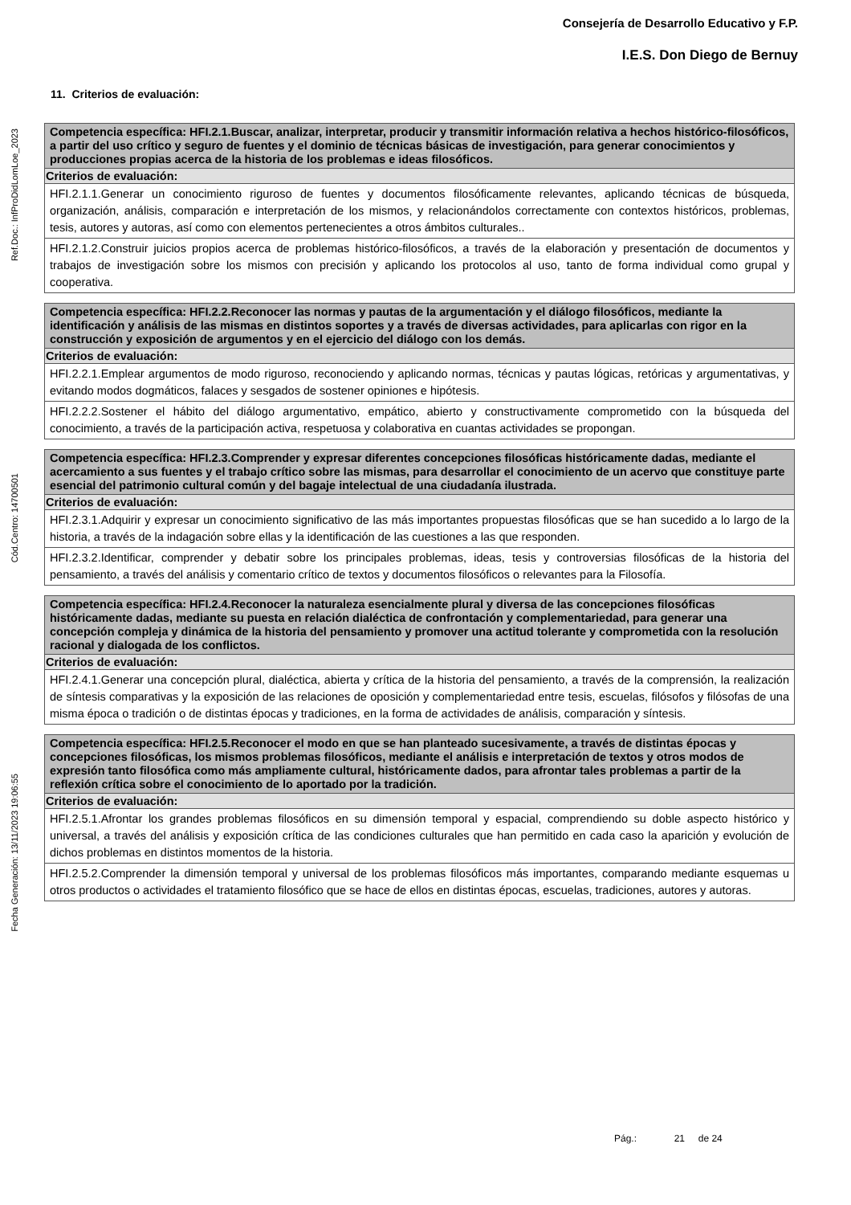Consejería de Desarrollo Educativo y F.P.
I.E.S. Don Diego de Bernuy
Ref.Doc.: InfProDidLomLoe_2023
Cód.Centro: 14700501
Fecha Generación: 13/11/2023 19:06:55
11. Criterios de evaluación:
| Competencia específica: HFI.2.1.Buscar, analizar, interpretar, producir y transmitir información relativa a hechos histórico-filosóficos, a partir del uso crítico y seguro de fuentes y el dominio de técnicas básicas de investigación, para generar conocimientos y producciones propias acerca de la historia de los problemas e ideas filosóficos. |
| Criterios de evaluación: |
| HFI.2.1.1.Generar un conocimiento riguroso de fuentes y documentos filosóficamente relevantes, aplicando técnicas de búsqueda, organización, análisis, comparación e interpretación de los mismos, y relacionándolos correctamente con contextos históricos, problemas, tesis, autores y autoras, así como con elementos pertenecientes a otros ámbitos culturales.. |
| HFI.2.1.2.Construir juicios propios acerca de problemas histórico-filosóficos, a través de la elaboración y presentación de documentos y trabajos de investigación sobre los mismos con precisión y aplicando los protocolos al uso, tanto de forma individual como grupal y cooperativa. |
| Competencia específica: HFI.2.2.Reconocer las normas y pautas de la argumentación y el diálogo filosóficos, mediante la identificación y análisis de las mismas en distintos soportes y a través de diversas actividades, para aplicarlas con rigor en la construcción y exposición de argumentos y en el ejercicio del diálogo con los demás. |
| Criterios de evaluación: |
| HFI.2.2.1.Emplear argumentos de modo riguroso, reconociendo y aplicando normas, técnicas y pautas lógicas, retóricas y argumentativas, y evitando modos dogmáticos, falaces y sesgados de sostener opiniones e hipótesis. |
| HFI.2.2.2.Sostener el hábito del diálogo argumentativo, empático, abierto y constructivamente comprometido con la búsqueda del conocimiento, a través de la participación activa, respetuosa y colaborativa en cuantas actividades se propongan. |
| Competencia específica: HFI.2.3.Comprender y expresar diferentes concepciones filosóficas históricamente dadas, mediante el acercamiento a sus fuentes y el trabajo crítico sobre las mismas, para desarrollar el conocimiento de un acervo que constituye parte esencial del patrimonio cultural común y del bagaje intelectual de una ciudadanía ilustrada. |
| Criterios de evaluación: |
| HFI.2.3.1.Adquirir y expresar un conocimiento significativo de las más importantes propuestas filosóficas que se han sucedido a lo largo de la historia, a través de la indagación sobre ellas y la identificación de las cuestiones a las que responden. |
| HFI.2.3.2.Identificar, comprender y debatir sobre los principales problemas, ideas, tesis y controversias filosóficas de la historia del pensamiento, a través del análisis y comentario crítico de textos y documentos filosóficos o relevantes para la Filosofía. |
| Competencia específica: HFI.2.4.Reconocer la naturaleza esencialmente plural y diversa de las concepciones filosóficas históricamente dadas, mediante su puesta en relación dialéctica de confrontación y complementariedad, para generar una concepción compleja y dinámica de la historia del pensamiento y promover una actitud tolerante y comprometida con la resolución racional y dialogada de los conflictos. |
| Criterios de evaluación: |
| HFI.2.4.1.Generar una concepción plural, dialéctica, abierta y crítica de la historia del pensamiento, a través de la comprensión, la realización de síntesis comparativas y la exposición de las relaciones de oposición y complementariedad entre tesis, escuelas, filósofos y filósofas de una misma época o tradición o de distintas épocas y tradiciones, en la forma de actividades de análisis, comparación y síntesis. |
| Competencia específica: HFI.2.5.Reconocer el modo en que se han planteado sucesivamente, a través de distintas épocas y concepciones filosóficas, los mismos problemas filosóficos, mediante el análisis e interpretación de textos y otros modos de expresión tanto filosófica como más ampliamente cultural, históricamente dados, para afrontar tales problemas a partir de la reflexión crítica sobre el conocimiento de lo aportado por la tradición. |
| Criterios de evaluación: |
| HFI.2.5.1.Afrontar los grandes problemas filosóficos en su dimensión temporal y espacial, comprendiendo su doble aspecto histórico y universal, a través del análisis y exposición crítica de las condiciones culturales que han permitido en cada caso la aparición y evolución de dichos problemas en distintos momentos de la historia. |
| HFI.2.5.2.Comprender la dimensión temporal y universal de los problemas filosóficos más importantes, comparando mediante esquemas u otros productos o actividades el tratamiento filosófico que se hace de ellos en distintas épocas, escuelas, tradiciones, autores y autoras. |
Pág.: 21 de 24